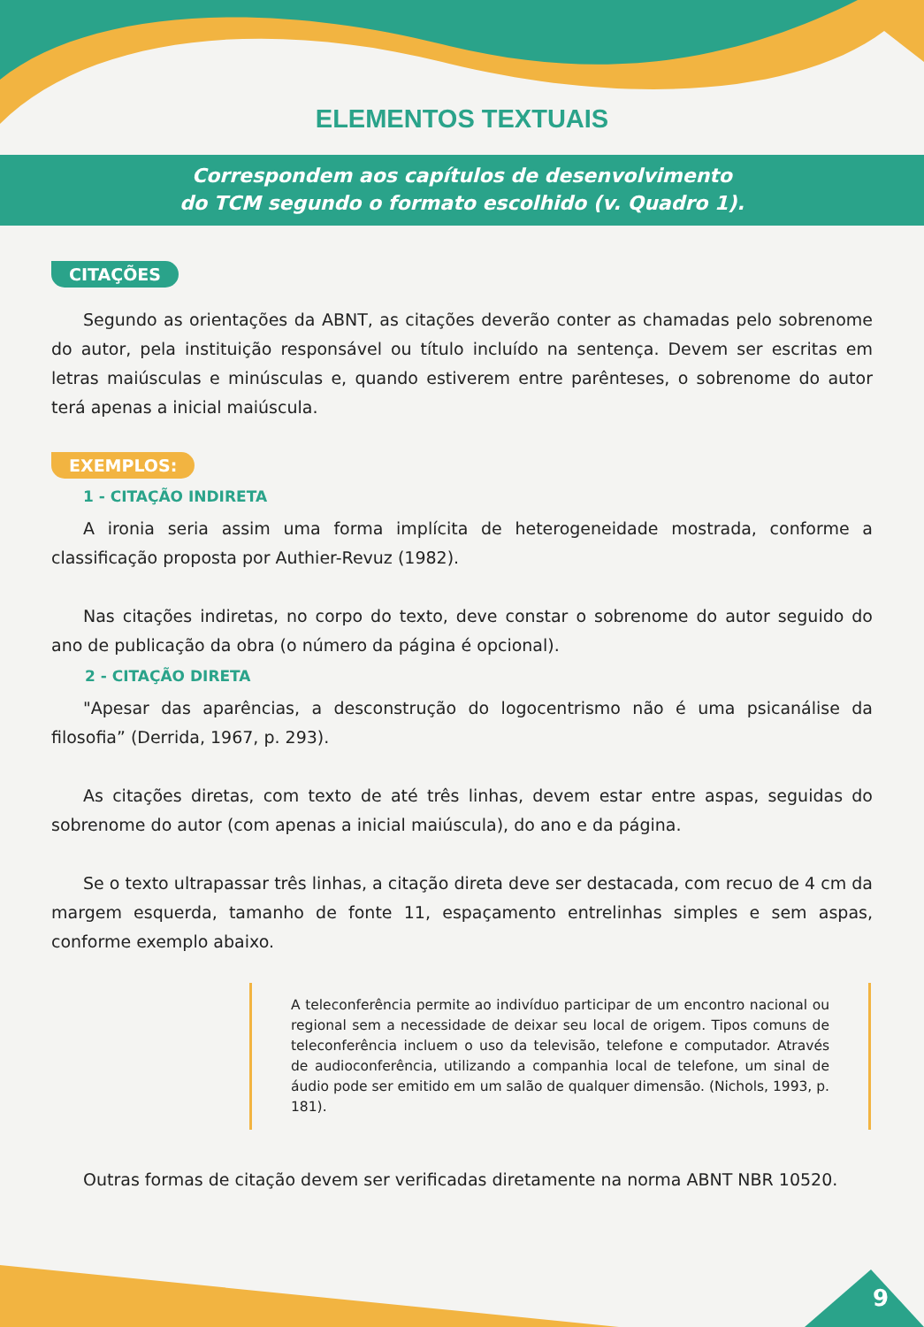ELEMENTOS TEXTUAIS
Correspondem aos capítulos de desenvolvimento
do TCM segundo o formato escolhido (v. Quadro 1).
CITAÇÕES
Segundo as orientações da ABNT, as citações deverão conter as chamadas pelo sobrenome do autor, pela instituição responsável ou título incluído na sentença. Devem ser escritas em letras maiúsculas e minúsculas e, quando estiverem entre parênteses, o sobrenome do autor terá apenas a inicial maiúscula.
EXEMPLOS:
1 - CITAÇÃO INDIRETA
A ironia seria assim uma forma implícita de heterogeneidade mostrada, conforme a classificação proposta por Authier-Revuz (1982).
Nas citações indiretas, no corpo do texto, deve constar o sobrenome do autor seguido do ano de publicação da obra (o número da página é opcional).
2 - CITAÇÃO DIRETA
"Apesar das aparências, a desconstrução do logocentrismo não é uma psicanálise da filosofia” (Derrida, 1967, p. 293).
As citações diretas, com texto de até três linhas, devem estar entre aspas, seguidas do sobrenome do autor (com apenas a inicial maiúscula), do ano e da página.
Se o texto ultrapassar três linhas, a citação direta deve ser destacada, com recuo de 4 cm da margem esquerda, tamanho de fonte 11, espaçamento entrelinhas simples e sem aspas, conforme exemplo abaixo.
A teleconferência permite ao indivíduo participar de um encontro nacional ou regional sem a necessidade de deixar seu local de origem. Tipos comuns de teleconferência incluem o uso da televisão, telefone e computador. Através de audioconferência, utilizando a companhia local de telefone, um sinal de áudio pode ser emitido em um salão de qualquer dimensão. (Nichols, 1993, p. 181).
Outras formas de citação devem ser verificadas diretamente na norma ABNT NBR 10520.
9